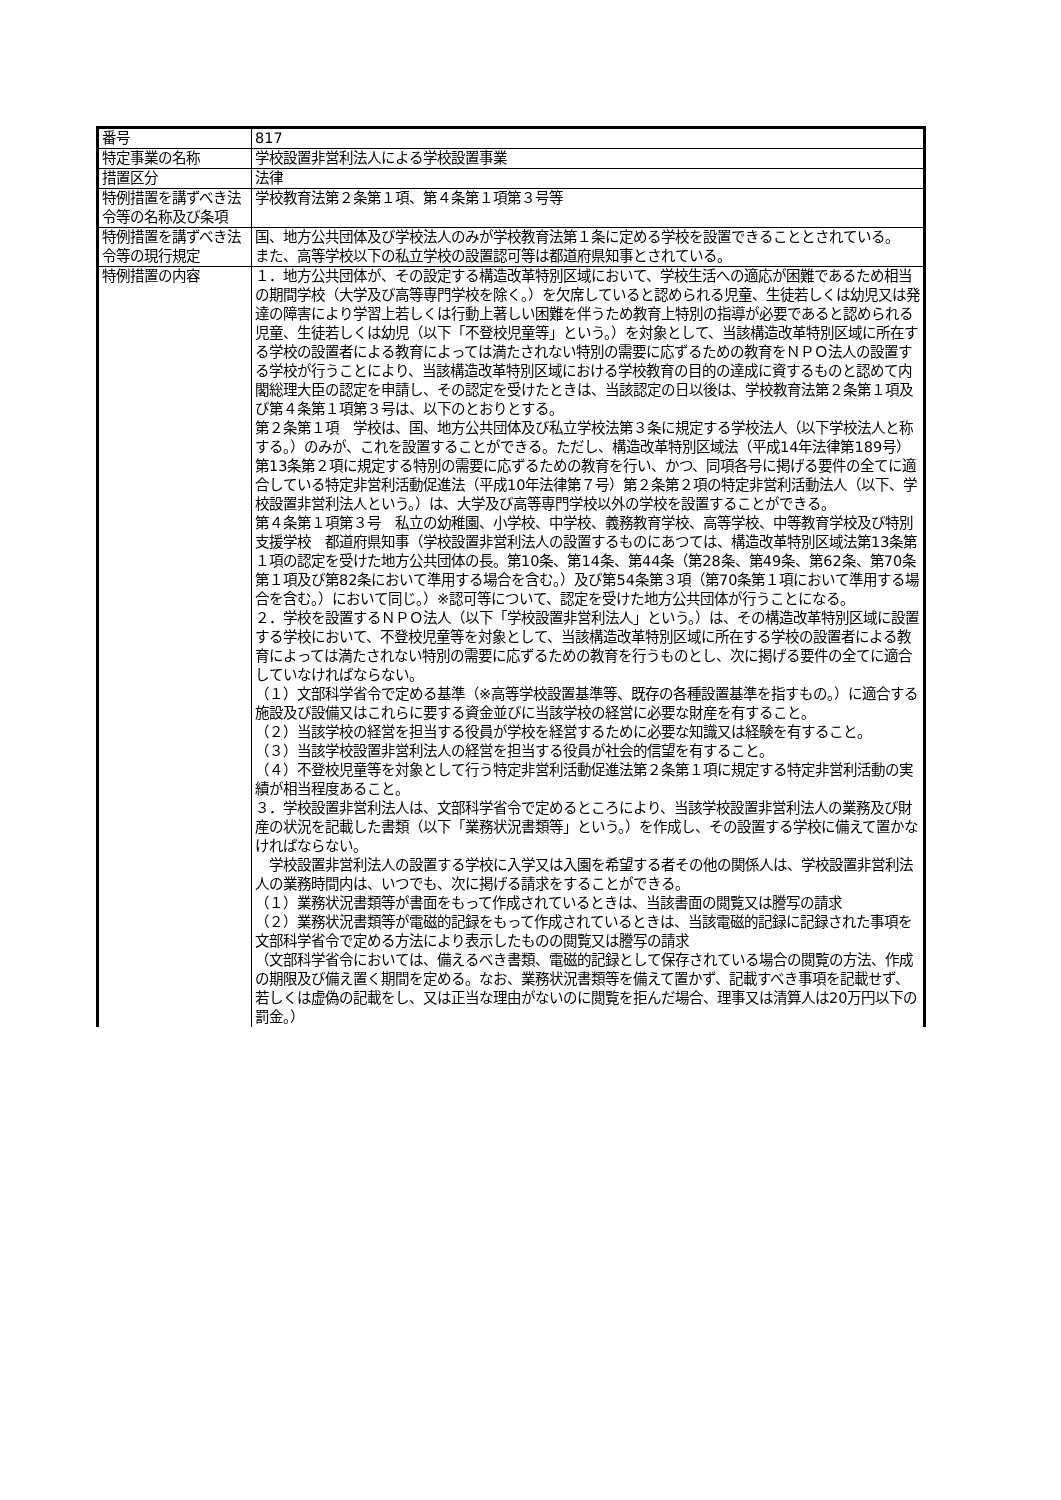| 番号 | 817 |
| 特定事業の名称 | 学校設置非営利法人による学校設置事業 |
| 措置区分 | 法律 |
| 特例措置を講ずべき法令等の名称及び条項 | 学校教育法第２条第１項、第４条第１項第３号等 |
| 特例措置を講ずべき法令等の現行規定 | 国、地方公共団体及び学校法人のみが学校教育法第１条に定める学校を設置できることとされている。 また、高等学校以下の私立学校の設置認可等は都道府県知事とされている。 |
| 特例措置の内容 | １．地方公共団体が、その設定する構造改革特別区域において、学校生活への適応が困難であるため相当の期間学校（大学及び高等専門学校を除く。）を欠席していると認められる児童、生徒若しくは幼児又は発達の障害により学習上若しくは行動上著しい困難を伴うため教育上特別の指導が必要であると認められる児童、生徒若しくは幼児（以下「不登校児童等」という。）を対象として、当該構造改革特別区域に所在する学校の設置者による教育によっては満たされない特別の需要に応ずるための教育をＮＰＯ法人の設置する学校が行うことにより、当該構造改革特別区域における学校教育の目的の達成に資するものと認めて内閣総理大臣の認定を申請し、その認定を受けたときは、当該認定の日以後は、学校教育法第２条第１項及び第４条第１項第３号は、以下のとおりとする。 第２条第１項 学校は、国、地方公共団体及び私立学校法第３条に規定する学校法人（以下学校法人と称する。）のみが、これを設置することができる。ただし、構造改革特別区域法（平成14年法律第189号）第13条第２項に規定する特別の需要に応ずるための教育を行い、かつ、同項各号に掲げる要件の全てに適合している特定非営利活動促進法（平成10年法律第７号）第２条第２項の特定非営利活動法人（以下、学校設置非営利法人という。）は、大学及び高等専門学校以外の学校を設置することができる。 第４条第１項第３号 私立の幼稚園、小学校、中学校、義務教育学校、高等学校、中等教育学校及び特別支援学校 都道府県知事（学校設置非営利法人の設置するものにあつては、構造改革特別区域法第13条第１項の認定を受けた地方公共団体の長。第10条、第14条、第44条（第28条、第49条、第62条、第70条第１項及び第82条において準用する場合を含む。）及び第54条第３項（第70条第１項において準用する場合を含む。）において同じ。）※認可等について、認定を受けた地方公共団体が行うことになる。 ２．学校を設置するＮＰＯ法人（以下「学校設置非営利法人」という。）は、その構造改革特別区域に設置する学校において、不登校児童等を対象として、当該構造改革特別区域に所在する学校の設置者による教育によっては満たされない特別の需要に応ずるための教育を行うものとし、次に掲げる要件の全てに適合していなければならない。 （１）文部科学省令で定める基準（※高等学校設置基準等、既存の各種設置基準を指すもの。）に適合する施設及び設備又はこれらに要する資金並びに当該学校の経営に必要な財産を有すること。 （２）当該学校の経営を担当する役員が学校を経営するために必要な知識又は経験を有すること。 （３）当該学校設置非営利法人の経営を担当する役員が社会的信望を有すること。 （４）不登校児童等を対象として行う特定非営利活動促進法第２条第１項に規定する特定非営利活動の実績が相当程度あること。 ３．学校設置非営利法人は、文部科学省令で定めるところにより、当該学校設置非営利法人の業務及び財産の状況を記載した書類（以下「業務状況書類等」という。）を作成し、その設置する学校に備えて置かなければならない。 学校設置非営利法人の設置する学校に入学又は入園を希望する者その他の関係人は、学校設置非営利法人の業務時間内は、いつでも、次に掲げる請求をすることができる。 （１）業務状況書類等が書面をもって作成されているときは、当該書面の閲覧又は謄写の請求 （２）業務状況書類等が電磁的記録をもって作成されているときは、当該電磁的記録に記録された事項を文部科学省令で定める方法により表示したものの閲覧又は謄写の請求 （文部科学省令においては、備えるべき書類、電磁的記録として保存されている場合の閲覧の方法、作成の期限及び備え置く期間を定める。なお、業務状況書類等を備えて置かず、記載すべき事項を記載せず、若しくは虚偽の記載をし、又は正当な理由がないのに閲覧を拒んだ場合、理事又は清算人は20万円以下の罰金。） |